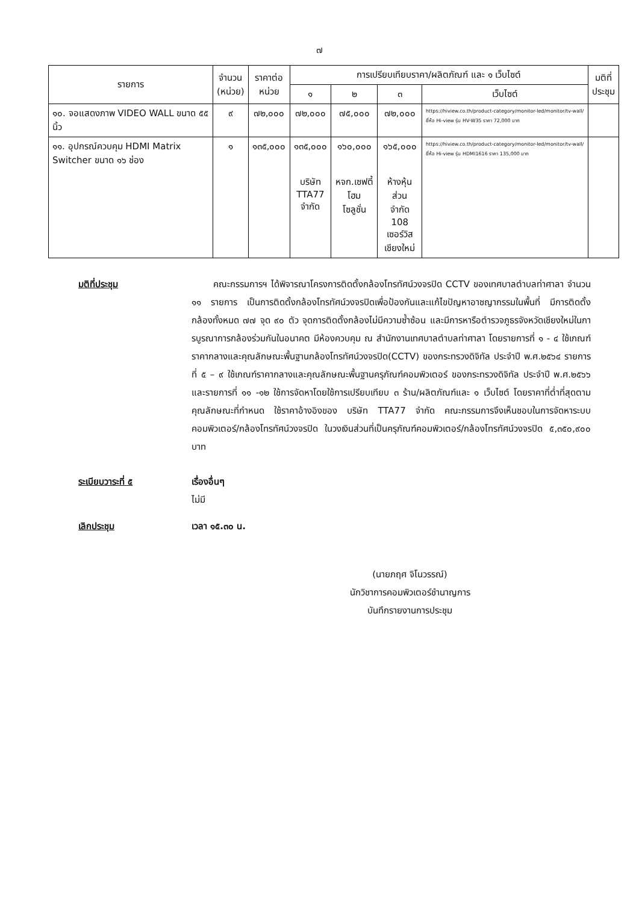๗
| รายการ | จำนวน (หน่วย) | ราคาต่อ หน่วย | การเปรียบเทียบราคา/ผลิตภัณฑ์ และ ๑ เว็บไซต์ | | | | มติที่ ประชุม |
| --- | --- | --- | --- | --- | --- | --- | --- |
| | | | ๑ | ๒ | ๓ | เว็บไซต์ | |
| ๑๐. จอแสดงภาพ VIDEO WALL ขนาด ๕๕ นิ้ว | ๙ | ๗๒,๐๐๐ | ๗๒,๐๐๐ | ๗๕,๐๐๐ | ๗๒,๐๐๐ | https://hiview.co.th/product-category/monitor-led/monitor/tv-wall/ ยี่ห้อ Hi-view รุ่น HV-W35 ราคา 72,000 บาท | |
| ๑๑. อุปกรณ์ควบคุม HDMI Matrix Switcher ขนาด ๑๖ ช่อง | ๑ | ๑๓๕,๐๐๐ | ๑๓๕,๐๐๐ บริษัท TTA77 จำกัด | ๑๖๐,๐๐๐ หจก.เซฟตี้ โฮม โซลูชั่น | ๑๖๕,๐๐๐ ห้างหุ้นส่วน จำกัด 108 เซอร์วิส เชียงใหม่ | https://hiview.co.th/product-category/monitor-led/monitor/tv-wall/ ยี่ห้อ Hi-view รุ่น HDMI1616 ราคา 135,000 บาท | |
มติที่ประชุม คณะกรรมการฯ ได้พิจารณาโครงการติดตั้งกล้องโทรทัศน์วงจรปิด CCTV ของเทศบาลตำบลท่าศาลา จำนวน ๑๑ รายการ เป็นการติดตั้งกล้องโทรทัศน์วงจรปิดเพื่อป้องกันและแก้ไขปัญหาอาชญากรรมในพื้นที่ มีการติดตั้งกล้องทั้งหมด ๗๗ จุด ๙๐ ตัว จุดการติดตั้งกล้องไม่มีความซ้ำซ้อน และมีการหารือตำรวจภูธรจังหวัดเชียงใหม่ในการบูรณาการกล้องร่วมกันในอนาคต มีห้องควบคุม ณ สำนักงานเทศบาลตำบลท่าศาลา โดยรายการที่ ๑ - ๔ ใช้เกณฑ์ราคากลางและคุณลักษณะพื้นฐานกล้องโทรทัศน์วงจรปิด(CCTV) ของกระทรวงดิจิทัล ประจำปี พ.ศ.๒๕๖๔ รายการที่ ๕ – ๙ ใช้เกณฑ์ราคากลางและคุณลักษณะพื้นฐานครุภัณฑ์คอมพิวเตอร์ ของกระทรวงดิจิทัล ประจำปี พ.ศ.๒๕๖๖ และรายการที่ ๑๑ -๑๒ ใช้การจัดหาโดยใช้การเปรียบเทียบ ๓ ร้าน/ผลิตภัณฑ์และ ๑ เว็บไซต์ โดยราคาที่ต่ำที่สุดตามคุณลักษณะที่กำหนด ใช้ราคาอ้างอิงของ บริษัท TTA77 จำกัด คณะกรรมการจึงเห็นชอบในการจัดหาระบบคอมพิวเตอร์/กล้องโทรทัศน์วงจรปิด ในวงเงินส่วนที่เป็นครุภัณฑ์คอมพิวเตอร์/กล้องโทรทัศน์วงจรปิด ๕,๓๕๐,๙๐๐ บาท
ระเบียบวาระที่ ๕ เรื่องอื่นๆ
ไม่มี
เลิกประชุม เวลา ๑๕.๓๐ น.
(นายภฤศ จิโนวรรณ์)
นักวิชาการคอมพิวเตอร์ชำนาญการ
บันทึกรายงานการประชุม